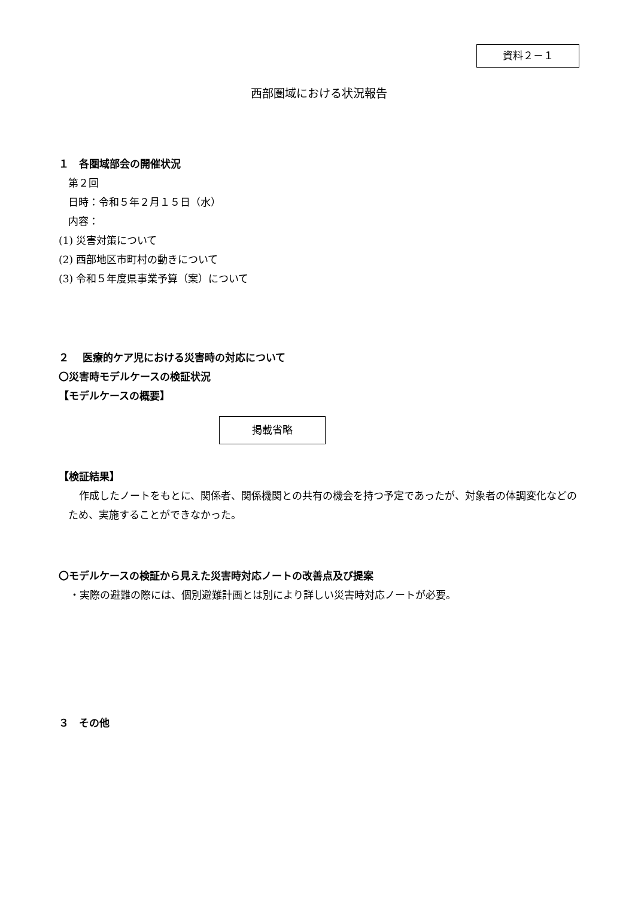資料２－１
西部圏域における状況報告
１　各圏域部会の開催状況
第２回
日時：令和５年２月１５日（水）
内容：
(1) 災害対策について
(2) 西部地区市町村の動きについて
(3) 令和５年度県事業予算（案）について
２　 医療的ケア児における災害時の対応について
〇災害時モデルケースの検証状況
【モデルケースの概要】
掲載省略
【検証結果】
作成したノートをもとに、関係者、関係機関との共有の機会を持つ予定であったが、対象者の体調変化などのため、実施することができなかった。
〇モデルケースの検証から見えた災害時対応ノートの改善点及び提案
・実際の避難の際には、個別避難計画とは別により詳しい災害時対応ノートが必要。
３　その他